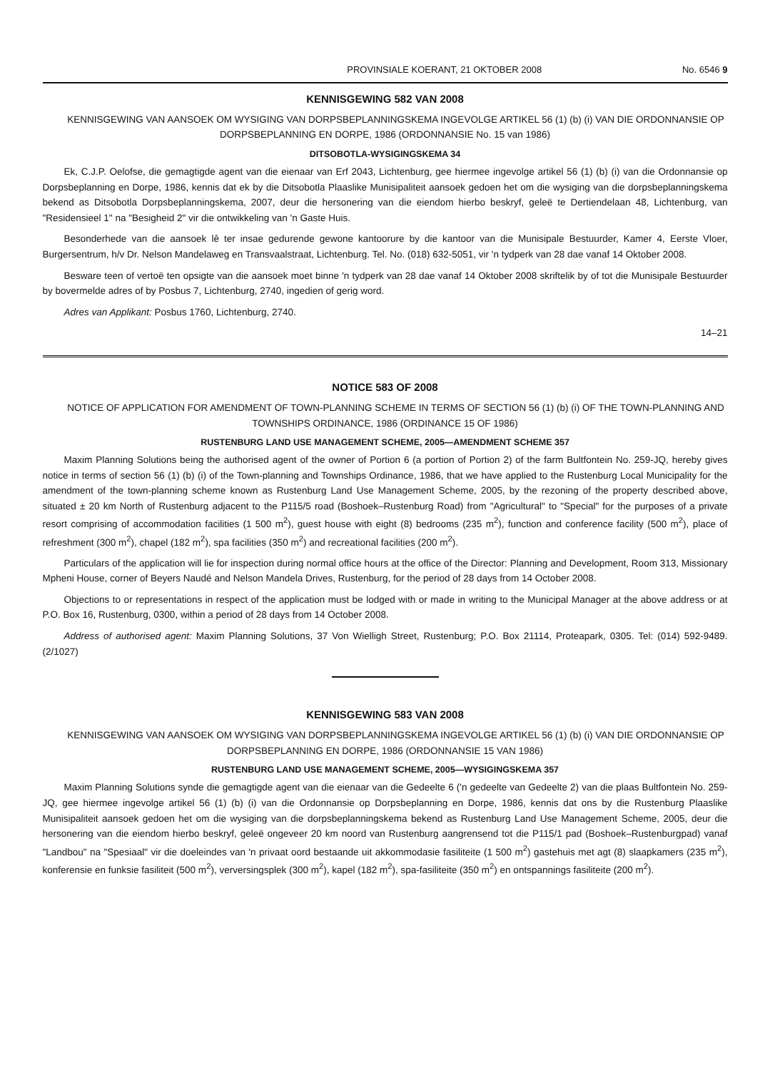PROVINSIALE KOERANT, 21 OKTOBER 2008 No. 6546 9
KENNISGEWING 582 VAN 2008
KENNISGEWING VAN AANSOEK OM WYSIGING VAN DORPSBEPLANNINGSKEMA INGEVOLGE ARTIKEL 56 (1) (b) (i) VAN DIE ORDONNANSIE OP DORPSBEPLANNING EN DORPE, 1986 (ORDONNANSIE No. 15 van 1986)
DITSOBOTLA-WYSIGINGSKEMA 34
Ek, C.J.P. Oelofse, die gemagtigde agent van die eienaar van Erf 2043, Lichtenburg, gee hiermee ingevolge artikel 56 (1) (b) (i) van die Ordonnansie op Dorpsbeplanning en Dorpe, 1986, kennis dat ek by die Ditsobotla Plaaslike Munisipaliteit aansoek gedoen het om die wysiging van die dorpsbeplanningskema bekend as Ditsobotla Dorpsbeplanningskema, 2007, deur die hersonering van die eiendom hierbo beskryf, geleë te Dertiendelaan 48, Lichtenburg, van "Residensieel 1" na "Besigheid 2" vir die ontwikkeling van 'n Gaste Huis.
Besonderhede van die aansoek lê ter insae gedurende gewone kantoorure by die kantoor van die Munisipale Bestuurder, Kamer 4, Eerste Vloer, Burgersentrum, h/v Dr. Nelson Mandelaweg en Transvaalstraat, Lichtenburg. Tel. No. (018) 632-5051, vir 'n tydperk van 28 dae vanaf 14 Oktober 2008.
Besware teen of vertoë ten opsigte van die aansoek moet binne 'n tydperk van 28 dae vanaf 14 Oktober 2008 skriftelik by of tot die Munisipale Bestuurder by bovermelde adres of by Posbus 7, Lichtenburg, 2740, ingedien of gerig word.
Adres van Applikant: Posbus 1760, Lichtenburg, 2740.
14–21
NOTICE 583 OF 2008
NOTICE OF APPLICATION FOR AMENDMENT OF TOWN-PLANNING SCHEME IN TERMS OF SECTION 56 (1) (b) (i) OF THE TOWN-PLANNING AND TOWNSHIPS ORDINANCE, 1986 (ORDINANCE 15 OF 1986)
RUSTENBURG LAND USE MANAGEMENT SCHEME, 2005—AMENDMENT SCHEME 357
Maxim Planning Solutions being the authorised agent of the owner of Portion 6 (a portion of Portion 2) of the farm Bultfontein No. 259-JQ, hereby gives notice in terms of section 56 (1) (b) (i) of the Town-planning and Townships Ordinance, 1986, that we have applied to the Rustenburg Local Municipality for the amendment of the town-planning scheme known as Rustenburg Land Use Management Scheme, 2005, by the rezoning of the property described above, situated ± 20 km North of Rustenburg adjacent to the P115/5 road (Boshoek–Rustenburg Road) from "Agricultural" to "Special" for the purposes of a private resort comprising of accommodation facilities (1 500 m<sup>2</sup>), guest house with eight (8) bedrooms (235 m<sup>2</sup>), function and conference facility (500 m<sup>2</sup>), place of refreshment (300 m<sup>2</sup>), chapel (182 m<sup>2</sup>), spa facilities (350 m<sup>2</sup>) and recreational facilities (200 m<sup>2</sup>).
Particulars of the application will lie for inspection during normal office hours at the office of the Director: Planning and Development, Room 313, Missionary Mpheni House, corner of Beyers Naudé and Nelson Mandela Drives, Rustenburg, for the period of 28 days from 14 October 2008.
Objections to or representations in respect of the application must be lodged with or made in writing to the Municipal Manager at the above address or at P.O. Box 16, Rustenburg, 0300, within a period of 28 days from 14 October 2008.
Address of authorised agent: Maxim Planning Solutions, 37 Von Wielligh Street, Rustenburg; P.O. Box 21114, Proteapark, 0305. Tel: (014) 592-9489. (2/1027)
KENNISGEWING 583 VAN 2008
KENNISGEWING VAN AANSOEK OM WYSIGING VAN DORPSBEPLANNINGSKEMA INGEVOLGE ARTIKEL 56 (1) (b) (i) VAN DIE ORDONNANSIE OP DORPSBEPLANNING EN DORPE, 1986 (ORDONNANSIE 15 VAN 1986)
RUSTENBURG LAND USE MANAGEMENT SCHEME, 2005—WYSIGINGSKEMA 357
Maxim Planning Solutions synde die gemagtigde agent van die eienaar van die Gedeelte 6 ('n gedeelte van Gedeelte 2) van die plaas Bultfontein No. 259-JQ, gee hiermee ingevolge artikel 56 (1) (b) (i) van die Ordonnansie op Dorpsbeplanning en Dorpe, 1986, kennis dat ons by die Rustenburg Plaaslike Munisipaliteit aansoek gedoen het om die wysiging van die dorpsbeplanningskema bekend as Rustenburg Land Use Management Scheme, 2005, deur die hersonering van die eiendom hierbo beskryf, geleë ongeveer 20 km noord van Rustenburg aangrensend tot die P115/1 pad (Boshoek–Rustenburgpad) vanaf "Landbou" na "Spesiaal" vir die doeleindes van 'n privaat oord bestaande uit akkommodasie fasiliteite (1 500 m<sup>2</sup>) gastehuis met agt (8) slaapkamers (235 m<sup>2</sup>), konferensie en funksie fasiliteit (500 m<sup>2</sup>), verversingsplek (300 m<sup>2</sup>), kapel (182 m<sup>2</sup>), spa-fasiliteite (350 m<sup>2</sup>) en ontspannings fasiliteite (200 m<sup>2</sup>).